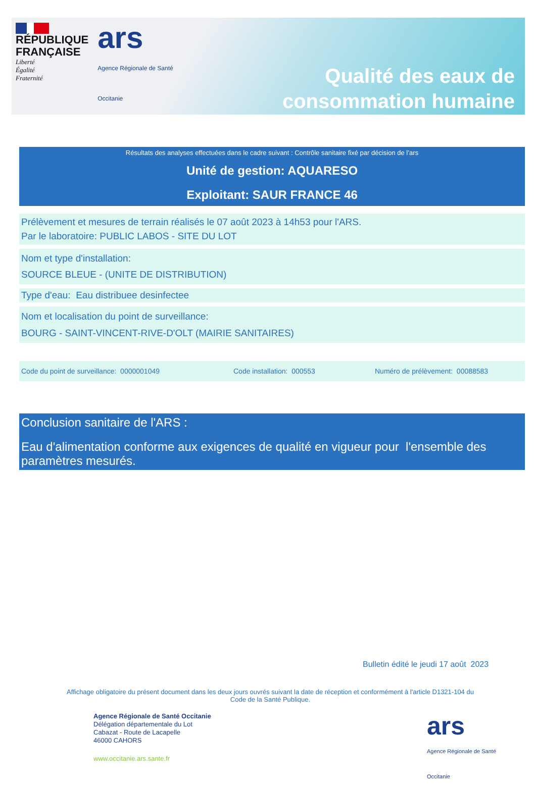RÉPUBLIQUE
FRANÇAISE
Liberté
Égalité
Fraternité
ars
Agence Régionale de Santé
Occitanie
Qualité des eaux de
consommation humaine
Résultats des analyses effectuées dans le cadre suivant : Contrôle sanitaire fixé par décision de l’ars
Unité de gestion: AQUARESO
Exploitant: SAUR FRANCE 46
Prélèvement et mesures de terrain réalisés le 07 août 2023 à 14h53 pour l'ARS.
Par le laboratoire: PUBLIC LABOS - SITE DU LOT
Nom et type d'installation:
SOURCE BLEUE - (UNITE DE DISTRIBUTION)
Type d'eau: Eau distribuee desinfectee
Nom et localisation du point de surveillance:
BOURG - SAINT-VINCENT-RIVE-D'OLT (MAIRIE SANITAIRES)
Code du point de surveillance: 0000001049 Code installation: 000553 Numéro de prélèvement: 00088583
Conclusion sanitaire de l'ARS :
Eau d'alimentation conforme aux exigences de qualité en vigueur pour l'ensemble des paramètres mesurés.
Bulletin édité le jeudi 17 août 2023
Affichage obligatoire du présent document dans les deux jours ouvrés suivant la date de réception et conformément à l'article D1321-104 du Code de la Santé Publique.
Agence Régionale de Santé Occitanie
Délégation départementale du Lot
Cabazat - Route de Lacapelle
46000 CAHORS
www.occitanie.ars.sante.fr
ars
Agence Régionale de Santé
Occitanie